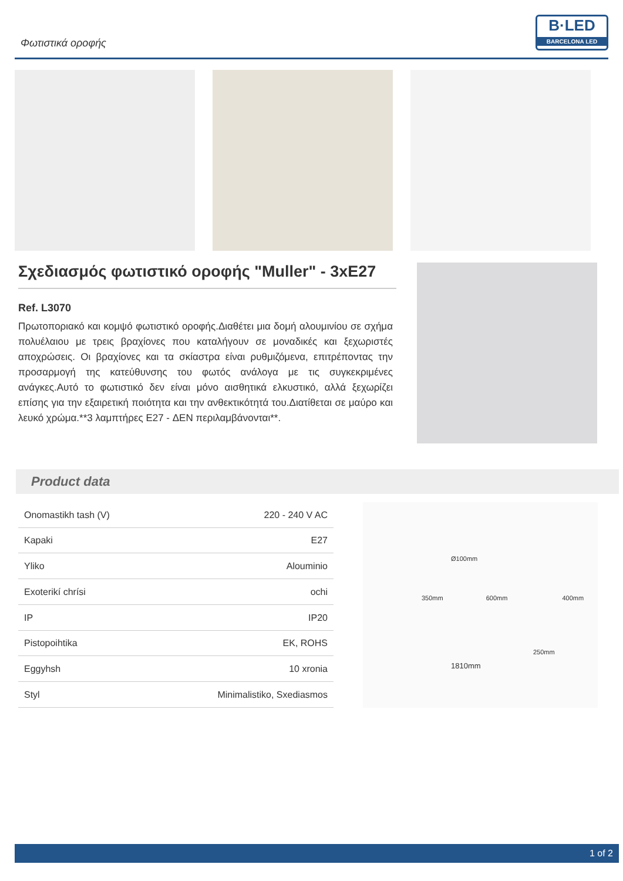Φωτιστικά οροφής
B·LED
BARCELONA LED
Σχεδιασμός φωτιστικό οροφής "Muller" - 3xE27
Ref. L3070
Πρωτοποριακό και κομψό φωτιστικό οροφής.Διαθέτει μια δομή αλουμινίου σε σχήμα πολυέλαιου με τρεις βραχίονες που καταλήγουν σε μοναδικές και ξεχωριστές αποχρώσεις. Οι βραχίονες και τα σκίαστρα είναι ρυθμιζόμενα, επιτρέποντας την προσαρμογή της κατεύθυνσης του φωτός ανάλογα με τις συγκεκριμένες ανάγκες.Αυτό το φωτιστικό δεν είναι μόνο αισθητικά ελκυστικό, αλλά ξεχωρίζει επίσης για την εξαιρετική ποιότητα και την ανθεκτικότητά του.Διατίθεται σε μαύρο και λευκό χρώμα.**3 λαμπτήρες E27 - ΔΕΝ περιλαμβάνονται**.
Product data
| Onomastikh tash (V) | 220 - 240 V AC |
| Kapaki | E27 |
| Yliko | Alouminio |
| Exoterikí chrísi | ochi |
| IP | IP20 |
| Pistopoihtika | EK, ROHS |
| Eggyhsh | 10 xronia |
| Styl | Minimalistiko, Sxediasmos |
Ø100mm
350mm 600mm 400mm
250mm
1810mm
1 of 2